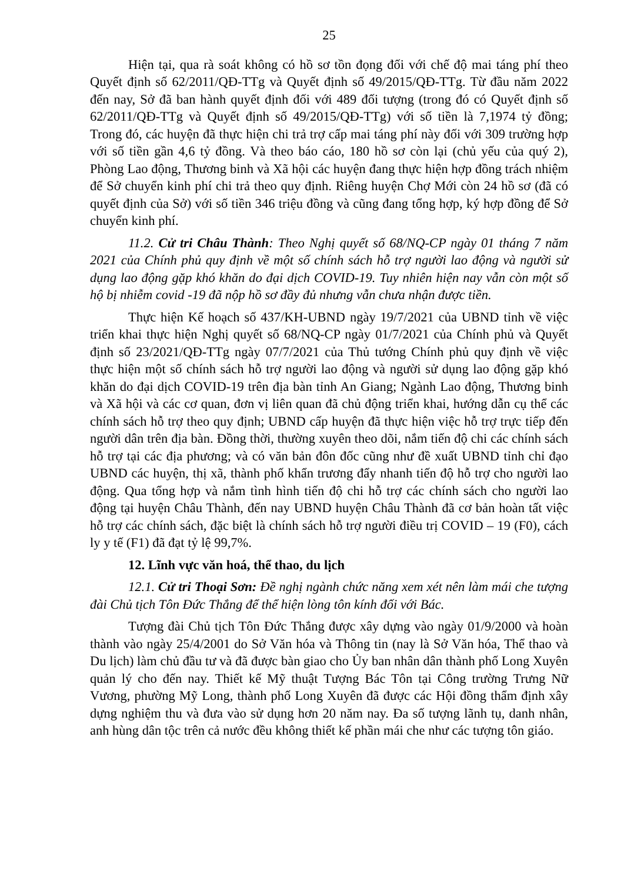25
Hiện tại, qua rà soát không có hồ sơ tồn đọng đối với chế độ mai táng phí theo Quyết định số 62/2011/QĐ-TTg và Quyết định số 49/2015/QĐ-TTg. Từ đầu năm 2022 đến nay, Sở đã ban hành quyết định đối với 489 đối tượng (trong đó có Quyết định số 62/2011/QĐ-TTg và Quyết định số 49/2015/QĐ-TTg) với số tiền là 7,1974 tỷ đồng; Trong đó, các huyện đã thực hiện chi trả trợ cấp mai táng phí này đối với 309 trường hợp với số tiền gần 4,6 tỷ đồng. Và theo báo cáo, 180 hồ sơ còn lại (chủ yếu của quý 2), Phòng Lao động, Thương binh và Xã hội các huyện đang thực hiện hợp đồng trách nhiệm để Sở chuyển kinh phí chi trả theo quy định. Riêng huyện Chợ Mới còn 24 hồ sơ (đã có quyết định của Sở) với số tiền 346 triệu đồng và cũng đang tổng hợp, ký hợp đồng để Sở chuyển kinh phí.
11.2. Cử tri Châu Thành: Theo Nghị quyết số 68/NQ-CP ngày 01 tháng 7 năm 2021 của Chính phủ quy định về một số chính sách hỗ trợ người lao động và người sử dụng lao động gặp khó khăn do đại dịch COVID-19. Tuy nhiên hiện nay vẫn còn một số hộ bị nhiễm covid -19 đã nộp hồ sơ đầy đủ nhưng vẫn chưa nhận được tiền.
Thực hiện Kế hoạch số 437/KH-UBND ngày 19/7/2021 của UBND tỉnh về việc triển khai thực hiện Nghị quyết số 68/NQ-CP ngày 01/7/2021 của Chính phủ và Quyết định số 23/2021/QĐ-TTg ngày 07/7/2021 của Thủ tướng Chính phủ quy định về việc thực hiện một số chính sách hỗ trợ người lao động và người sử dụng lao động gặp khó khăn do đại dịch COVID-19 trên địa bàn tỉnh An Giang; Ngành Lao động, Thương binh và Xã hội và các cơ quan, đơn vị liên quan đã chủ động triển khai, hướng dẫn cụ thể các chính sách hỗ trợ theo quy định; UBND cấp huyện đã thực hiện việc hỗ trợ trực tiếp đến người dân trên địa bàn. Đồng thời, thường xuyên theo dõi, nắm tiến độ chi các chính sách hỗ trợ tại các địa phương; và có văn bản đôn đốc cũng như đề xuất UBND tỉnh chỉ đạo UBND các huyện, thị xã, thành phố khẩn trương đẩy nhanh tiến độ hỗ trợ cho người lao động. Qua tổng hợp và nắm tình hình tiến độ chi hỗ trợ các chính sách cho người lao động tại huyện Châu Thành, đến nay UBND huyện Châu Thành đã cơ bản hoàn tất việc hỗ trợ các chính sách, đặc biệt là chính sách hỗ trợ người điều trị COVID – 19 (F0), cách ly y tế (F1) đã đạt tỷ lệ 99,7%.
12. Lĩnh vực văn hoá, thể thao, du lịch
12.1. Cử tri Thoại Sơn: Đề nghị ngành chức năng xem xét nên làm mái che tượng đài Chủ tịch Tôn Đức Thắng để thể hiện lòng tôn kính đối với Bác.
Tượng đài Chủ tịch Tôn Đức Thắng được xây dựng vào ngày 01/9/2000 và hoàn thành vào ngày 25/4/2001 do Sở Văn hóa và Thông tin (nay là Sở Văn hóa, Thể thao và Du lịch) làm chủ đầu tư và đã được bàn giao cho Ủy ban nhân dân thành phố Long Xuyên quản lý cho đến nay. Thiết kế Mỹ thuật Tượng Bác Tôn tại Công trường Trưng Nữ Vương, phường Mỹ Long, thành phố Long Xuyên đã được các Hội đồng thẩm định xây dựng nghiệm thu và đưa vào sử dụng hơn 20 năm nay. Đa số tượng lãnh tụ, danh nhân, anh hùng dân tộc trên cả nước đều không thiết kế phần mái che như các tượng tôn giáo.